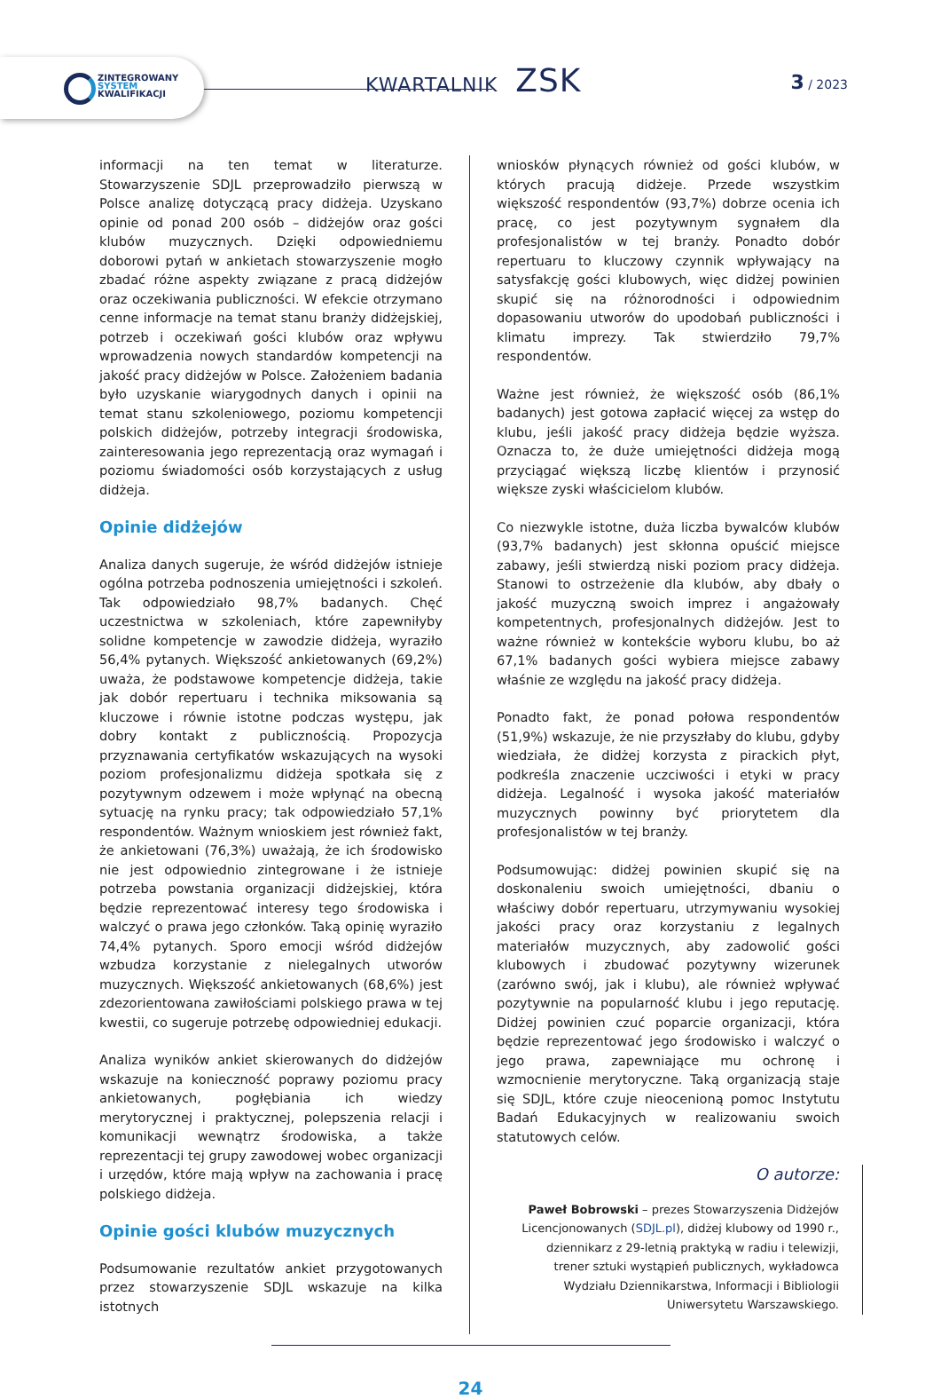ZINTEGROWANY
SYSTEM
KWALIFIKACJI
KWARTALNIK ZSK 3 / 2023
informacji na ten temat w literaturze. Stowarzyszenie SDJL przeprowadziło pierwszą w Polsce analizę dotyczącą pracy didżeja. Uzyskano opinie od ponad 200 osób – didżejów oraz gości klubów muzycznych. Dzięki odpowiedniemu doborowi pytań w ankietach stowarzyszenie mogło zbadać różne aspekty związane z pracą didżejów oraz oczekiwania publiczności. W efekcie otrzymano cenne informacje na temat stanu branży didżejskiej, potrzeb i oczekiwań gości klubów oraz wpływu wprowadzenia nowych standardów kompetencji na jakość pracy didżejów w Polsce. Założeniem badania było uzyskanie wiarygodnych danych i opinii na temat stanu szkoleniowego, poziomu kompetencji polskich didżejów, potrzeby integracji środowiska, zainteresowania jego reprezentacją oraz wymagań i poziomu świadomości osób korzystających z usług didżeja.
Opinie didżejów
Analiza danych sugeruje, że wśród didżejów istnieje ogólna potrzeba podnoszenia umiejętności i szkoleń. Tak odpowiedziało 98,7% badanych. Chęć uczestnictwa w szkoleniach, które zapewniłyby solidne kompetencje w zawodzie didżeja, wyraziło 56,4% pytanych. Większość ankietowanych (69,2%) uważa, że podstawowe kompetencje didżeja, takie jak dobór repertuaru i technika miksowania są kluczowe i równie istotne podczas występu, jak dobry kontakt z publicznością. Propozycja przyznawania certyfikatów wskazujących na wysoki poziom profesjonalizmu didżeja spotkała się z pozytywnym odzewem i może wpłynąć na obecną sytuację na rynku pracy; tak odpowiedziało 57,1% respondentów. Ważnym wnioskiem jest również fakt, że ankietowani (76,3%) uważają, że ich środowisko nie jest odpowiednio zintegrowane i że istnieje potrzeba powstania organizacji didżejskiej, która będzie reprezentować interesy tego środowiska i walczyć o prawa jego członków. Taką opinię wyraziło 74,4% pytanych. Sporo emocji wśród didżejów wzbudza korzystanie z nielegalnych utworów muzycznych. Większość ankietowanych (68,6%) jest zdezorientowana zawiłościami polskiego prawa w tej kwestii, co sugeruje potrzebę odpowiedniej edukacji.
Analiza wyników ankiet skierowanych do didżejów wskazuje na konieczność poprawy poziomu pracy ankietowanych, pogłębiania ich wiedzy merytorycznej i praktycznej, polepszenia relacji i komunikacji wewnątrz środowiska, a także reprezentacji tej grupy zawodowej wobec organizacji i urzędów, które mają wpływ na zachowania i pracę polskiego didżeja.
Opinie gości klubów muzycznych
Podsumowanie rezultatów ankiet przygotowanych przez stowarzyszenie SDJL wskazuje na kilka istotnych
wniosków płynących również od gości klubów, w których pracują didżeje. Przede wszystkim większość respondentów (93,7%) dobrze ocenia ich pracę, co jest pozytywnym sygnałem dla profesjonalistów w tej branży. Ponadto dobór repertuaru to kluczowy czynnik wpływający na satysfakcję gości klubowych, więc didżej powinien skupić się na różnorodności i odpowiednim dopasowaniu utworów do upodobań publiczności i klimatu imprezy. Tak stwierdziło 79,7% respondentów.
Ważne jest również, że większość osób (86,1% badanych) jest gotowa zapłacić więcej za wstęp do klubu, jeśli jakość pracy didżeja będzie wyższa. Oznacza to, że duże umiejętności didżeja mogą przyciągać większą liczbę klientów i przynosić większe zyski właścicielom klubów.
Co niezwykle istotne, duża liczba bywalców klubów (93,7% badanych) jest skłonna opuścić miejsce zabawy, jeśli stwierdzą niski poziom pracy didżeja. Stanowi to ostrzeżenie dla klubów, aby dbały o jakość muzyczną swoich imprez i angażowały kompetentnych, profesjonalnych didżejów. Jest to ważne również w kontekście wyboru klubu, bo aż 67,1% badanych gości wybiera miejsce zabawy właśnie ze względu na jakość pracy didżeja.
Ponadto fakt, że ponad połowa respondentów (51,9%) wskazuje, że nie przyszłaby do klubu, gdyby wiedziała, że didżej korzysta z pirackich płyt, podkreśla znaczenie uczciwości i etyki w pracy didżeja. Legalność i wysoka jakość materiałów muzycznych powinny być priorytetem dla profesjonalistów w tej branży.
Podsumowując: didżej powinien skupić się na doskonaleniu swoich umiejętności, dbaniu o właściwy dobór repertuaru, utrzymywaniu wysokiej jakości pracy oraz korzystaniu z legalnych materiałów muzycznych, aby zadowolić gości klubowych i zbudować pozytywny wizerunek (zarówno swój, jak i klubu), ale również wpływać pozytywnie na popularność klubu i jego reputację. Didżej powinien czuć poparcie organizacji, która będzie reprezentować jego środowisko i walczyć o jego prawa, zapewniające mu ochronę i wzmocnienie merytoryczne. Taką organizacją staje się SDJL, które czuje nieocenioną pomoc Instytutu Badań Edukacyjnych w realizowaniu swoich statutowych celów.
O autorze:
Paweł Bobrowski – prezes Stowarzyszenia Didżejów
Licencjonowanych (SDJL.pl), didżej klubowy od 1990 r.,
dziennikarz z 29-letnią praktyką w radiu i telewizji,
trener sztuki wystąpień publicznych, wykładowca
Wydziału Dziennikarstwa, Informacji i Bibliologii
Uniwersytetu Warszawskiego.
24